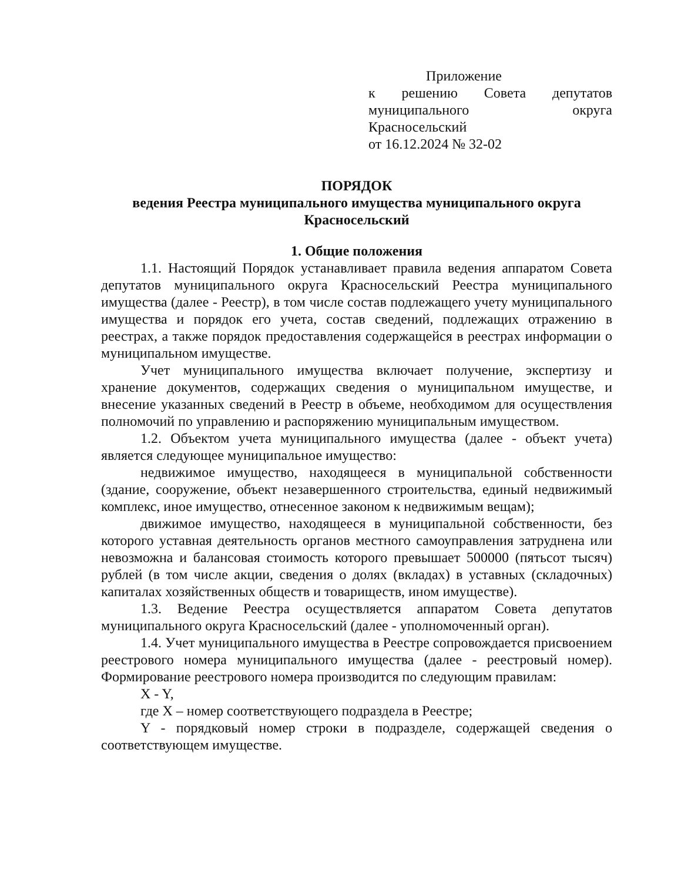Приложение
к решению Совета депутатов муниципального округа Красносельский
от 16.12.2024 № 32-02
ПОРЯДОК
ведения Реестра муниципального имущества муниципального округа Красносельский
1. Общие положения
1.1. Настоящий Порядок устанавливает правила ведения аппаратом Совета депутатов муниципального округа Красносельский Реестра муниципального имущества (далее - Реестр), в том числе состав подлежащего учету муниципального имущества и порядок его учета, состав сведений, подлежащих отражению в реестрах, а также порядок предоставления содержащейся в реестрах информации о муниципальном имуществе.
Учет муниципального имущества включает получение, экспертизу и хранение документов, содержащих сведения о муниципальном имуществе, и внесение указанных сведений в Реестр в объеме, необходимом для осуществления полномочий по управлению и распоряжению муниципальным имуществом.
1.2. Объектом учета муниципального имущества (далее - объект учета) является следующее муниципальное имущество:
недвижимое имущество, находящееся в муниципальной собственности (здание, сооружение, объект незавершенного строительства, единый недвижимый комплекс, иное имущество, отнесенное законом к недвижимым вещам);
движимое имущество, находящееся в муниципальной собственности, без которого уставная деятельность органов местного самоуправления затруднена или невозможна и балансовая стоимость которого превышает 500000 (пятьсот тысяч) рублей (в том числе акции, сведения о долях (вкладах) в уставных (складочных) капиталах хозяйственных обществ и товариществ, ином имуществе).
1.3. Ведение Реестра осуществляется аппаратом Совета депутатов муниципального округа Красносельский (далее - уполномоченный орган).
1.4. Учет муниципального имущества в Реестре сопровождается присвоением реестрового номера муниципального имущества (далее - реестровый номер). Формирование реестрового номера производится по следующим правилам:
X - Y,
где X – номер соответствующего подраздела в Реестре;
Y - порядковый номер строки в подразделе, содержащей сведения о соответствующем имуществе.